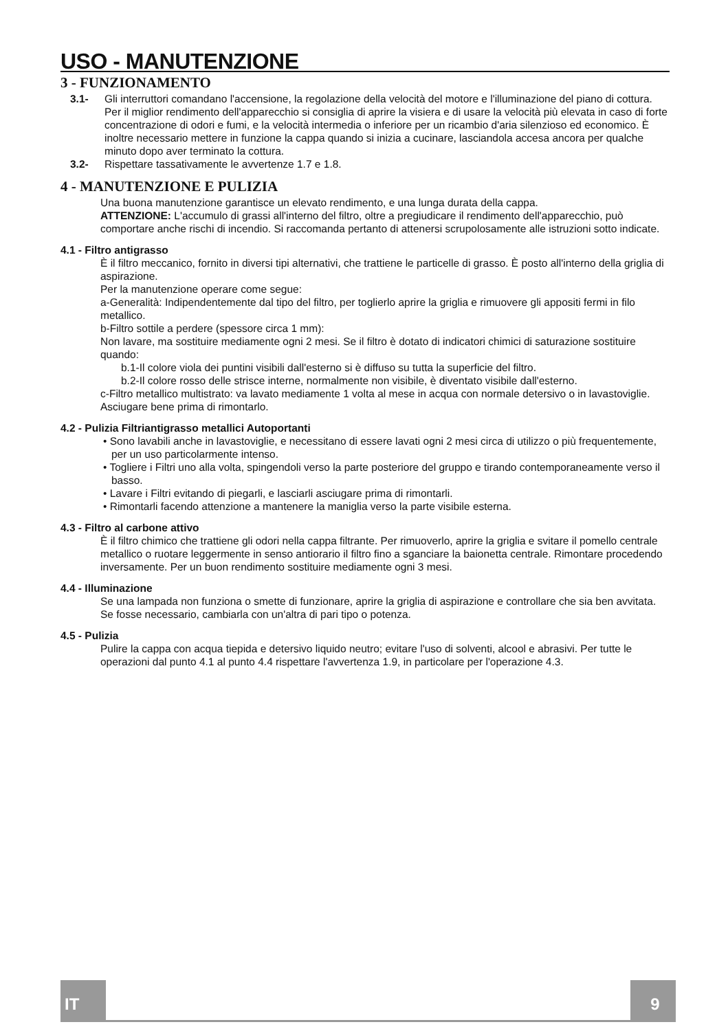USO - MANUTENZIONE
3 - FUNZIONAMENTO
3.1- Gli interruttori comandano l'accensione, la regolazione della velocità del motore e l'illuminazione del piano di cottura. Per il miglior rendimento dell'apparecchio si consiglia di aprire la visiera e di usare la velocità più elevata in caso di forte concentrazione di odori e fumi, e la velocità intermedia o inferiore per un ricambio d'aria silenzioso ed economico. È inoltre necessario mettere in funzione la cappa quando si inizia a cucinare, lasciandola accesa ancora per qualche minuto dopo aver terminato la cottura.
3.2- Rispettare tassativamente le avvertenze 1.7 e 1.8.
4 - MANUTENZIONE E PULIZIA
Una buona manutenzione garantisce un elevato rendimento, e una lunga durata della cappa.
ATTENZIONE: L'accumulo di grassi all'interno del filtro, oltre a pregiudicare il rendimento dell'apparecchio, può comportare anche rischi di incendio. Si raccomanda pertanto di attenersi scrupolosamente alle istruzioni sotto indicate.
4.1 - Filtro antigrasso
È il filtro meccanico, fornito in diversi tipi alternativi, che trattiene le particelle di grasso. È posto all'interno della griglia di aspirazione.
Per la manutenzione operare come segue:
a-Generalità: Indipendentemente dal tipo del filtro, per toglierlo aprire la griglia e rimuovere gli appositi fermi in filo metallico.
b-Filtro sottile a perdere (spessore circa 1 mm):
Non lavare, ma sostituire mediamente ogni 2 mesi. Se il filtro è dotato di indicatori chimici di saturazione sostituire quando:
b.1-Il colore viola dei puntini visibili dall'esterno si è diffuso su tutta la superficie del filtro.
b.2-Il colore rosso delle strisce interne, normalmente non visibile, è diventato visibile dall'esterno.
c-Filtro metallico multistrato: va lavato mediamente 1 volta al mese in acqua con normale detersivo o in lavastoviglie. Asciugare bene prima di rimontarlo.
4.2 - Pulizia Filtriantigrasso metallici Autoportanti
• Sono lavabili anche in lavastoviglie, e necessitano di essere lavati ogni 2 mesi circa di utilizzo o più frequentemente, per un uso particolarmente intenso.
• Togliere i Filtri uno alla volta, spingendoli verso la parte posteriore del gruppo e tirando contemporaneamente verso il basso.
• Lavare i Filtri evitando di piegarli, e lasciarli asciugare prima di rimontarli.
• Rimontarli facendo attenzione a mantenere la maniglia verso la parte visibile esterna.
4.3 - Filtro al carbone attivo
È il filtro chimico che trattiene gli odori nella cappa filtrante. Per rimuoverlo, aprire la griglia e svitare il pomello centrale metallico o ruotare leggermente in senso antiorario il filtro fino a sganciare la baionetta centrale. Rimontare procedendo inversamente. Per un buon rendimento sostituire mediamente ogni 3 mesi.
4.4 - Illuminazione
Se una lampada non funziona o smette di funzionare, aprire la griglia di aspirazione e controllare che sia ben avvitata. Se fosse necessario, cambiarla con un'altra di pari tipo o potenza.
4.5 - Pulizia
Pulire la cappa con acqua tiepida e detersivo liquido neutro; evitare l'uso di solventi, alcool e abrasivi. Per tutte le operazioni dal punto 4.1 al punto 4.4 rispettare l'avvertenza 1.9, in particolare per l'operazione 4.3.
IT 9